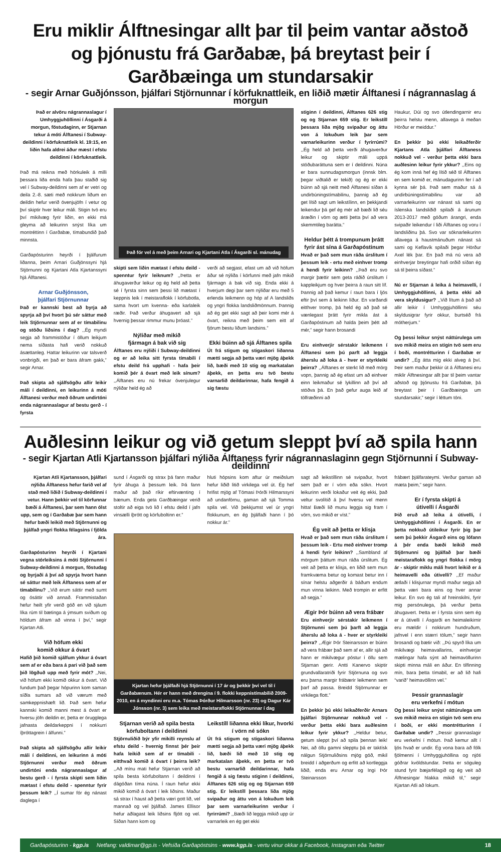Eru miklir Álftnesingar allt þar til þeim vantar aðstoð og þjónustu frá Garðabæ, þá breytast þeir í Garðbæinga um stundarsakir
- segir Arnar Guðjónsson, þjálfari Stjörnunnar í körfuknattleik, en liðið mætir Álftanesi í nágrannaslag á morgun
Það er alvöru nágrannaslagur í Umhyggjuhöllinni í Ásgarði á morgun, föstudaginn, er Stjarnan tekur á móti Álftanesi í Subway-deildinni í körfuknattleik kl. 19:15, en liðin hafa aldrei áður mæst í efstu deildinni í körfuknattleik.
Það má reikna með hörkuleik á milli þessara liða enda hafa þau staðið sig vel í Subway-deildinni sem af er vetri og deila 2.-8. sæti með nokkrum liðum en deildin hefur verið óvenjujöfn í vetur og því skiptir hver leikur máli. Stigin tvö eru því mikilvæg fyrir liðin, en ekki má gleyma að leikurinn snýst líka um montréttinn í Garðabæ, tímabundið það minnsta.
Garðapósturinn heyrði í þjálfurum liðanna, þeim Arnari Guðjónssyni hjá Stjörnunni og Kjartani Atla Kjartanssyni hjá Álftanesi.
Arnar Guðjónsson,
þjálfari Stjörnunnar
Það er kannski best að byrja að spyrja að því hvort þú sér sáttur með leik Stjörnunnar sem af er tímabilinu og stöðu liðsins í dag? ,,Ég myndi segja að frammistöður í öllum leikjum nema síðasta hafi verið nokkuð ásættanleg. Hattar leikurinn var talsverð vonbrigði, en það er bara áfram gakk,” segir Arnar.
Það skipta að sjálfsögðu allir leikir máli í deildinni, en leikurinn á móti Álftanesi verður með öðrum undirtóni enda nágrannaslagur af bestu gerð - í fyrsta
Það fór vel á með þeim Arnari og Kjartani Atla í Ásgarði sl. mánudag
skipti sem liðin mætast í efstu deild - spenntur fyrir leiknum? ,,Þetta er áhugaverður leikur og ég held að þetta sé í fyrsta sinn sem þessi lið mætast í keppnis leik í meistaraflokk í körfubotla, sama hvort um kvenna- eða karlaleik ræðir. Það verður áhugavert að sjá hvernig þessar rimmur munu þróast.”
Nýliðar með mikið
fjármagn á bak við sig
Álftanes eru nýliði í Subway-deildinni og er að leika sitt fyrsta tímabili í efstu deild frá upphafi - hafa þeir komið þér á óvart með leik sínum? ,,Álftanes eru nú frekar óvenjulegur nýliðar held ég að
verði að segjast, efast um að við höfum áður sé nýliða í körfunni með jafn mikið fjármagn á bak við sig. Enda ekki á hverjum degi þar sem nýliðar eru með 5 erlenda leikmenn og hóp af A landsliðs og yngri flokka landsliðmönnum. Þannig að ég get ekki sagt að þeir komi mér á óvart, reikna með þeim sem eitt af fjórum bestu liðum landsins.”
Ekki búinn að sjá Álftanes spila
Út frá stigum og stigaskori liðanna mætti segja að þetta væri mjög áþekk lið, bæði með 10 stig og markatalan áþekk, en þetta eru tvö bestu varnarlið deildarinnar, hafa fengið á sig fæstu
stiginn í deildinni, Álftanes 626 stig og og Stjarnan 659 stig. Er leikstíll þessara liða mjög svipaður og áttu von á lokuðum leik þar sem varnarleikurinn verður í fyrirrúmi? ,,Ég held að þetta verði áhugaverður leikur og skiptir máli uppá stöðubaráttuna sem er í deildinni. Núna er bara sunnudagsmorgun (innsk blm. þegar viðtalið er tekið) og ég er ekki búinn að sjá neitt með Álftanesi síðan á undirbúningstímabilinu, þannig að ég get lítið sagt um leikstílinn, en þekkjandi leikendur þá gef ég mér að bæði lið séu áræðin í vörn og ætti þetta því að vera skemmtileg barátta.”
Heldur þétt á trompunum þrátt fyrir ást sína á Garðapóstinum
Hvað er það sem mun ráða úrslitum í þessum leik - ertu með einhver tromp á hendi fyrir leikinn? ,,Það eru svo margir þættir sem geta ráðið úrslitum í kappleikjum og hver þeirra á raun sitt líf. Þannig að það kemur í raun bara í ljós eftir því sem á leikinn líður. En varðandi eitthver tromp, þá held ég að það sé vænlegast þrátt fyrir mikla ást á Garðapóstinum að halda þeim þétt að mér,” segir hann brosandi
Eru einhverjir sérstakir leikmenn í Álftanesi sem þú parft að leggja áherslu að loka á - hver er styrkleiki þeirra? ,,Álftanes er sterkt lið með mörg vopn, þannig að ég efast um að einhver einn leikmaður sé lykillinn að því að stöðva þá. En það gefur auga leið af tölfræðinni að
Haukur, Dúi og svo útlendingarnir eru þeirra helstu menn, allavega á meðan Hörður er meiddur.”
En þekkir þú ekki leikaðferðir Kjartans Atla þjálfari Álftaness nokkuð vel - verður þetta ekki bara auðlesinn leikur fyrir ykkur? ,,Eins og ég kom inná hef ég lítið séð til Álftanes en sem komið er, mánudagurinn fer í að kynna sér þá. Það sem maður sá á undirbúningstímabilinu var að varnarleikurinn var nánast sá sami og íslenska landsliðið spilaði á árunum 2013-2017 með góðum árangri, enda svipaðir leikendur í liði Álftanes og voru í landsliðinu þá. Svo var sóknarleikurinn allavega á haustmánuðum nánast sá sami og Keflavík spilaði þegar Hörður Axel lék þar. En það má nú vera að einhverjar breytingar hafi orðið síðan ég sá til þeirra síðast.”
Nú er Stjarnan á leika á heimavelli, í Umhyggjuhöllinni, á þetta ekki að vera skyldusigur? ,,Við lítum á það að allir leikir í Umhyggjuhöllinni séu skyldusigrar fyrir okkur, burtséð frá mótherjum.”
Og þessi leikur snýst náttúrulega um svo mikið meira en stigin tvö sem eru í boði, montrétturinn í Garðabæ er undir? ,,Ég átta mig ekki alveg á því. Þeir sem maður þekkir út á Álftanesi eru miklir Álftnesingar allt þar til þeim vantar aðstoð og þjónustu frá Garðabæ, þá breytast þeir í Garðbæinga um stundarsakir,” segir í léttum tóni.
Auðlesinn leikur og við getum sleppt því að spila hann
- segir Kjartan Atli Kjartansson þjálfari nýliða Álftaness fyrir nágrannaslaginn gegn Stjörnunni í Subway-deildinni
Kjartan Atli Kjartansson, þjálfari nýliða Álftaness hefur farið vel af stað með liðið í Subway-deildinni í vetur. Hann þekkir vel til körfunnar bæði á Álftanesi, þar sem hann ólst upp, sem og í Garðabæ þar sem hann hefur bæði leikið með Stjörnunni og þjálfað yngri flokka félagsins í fjölda ára.
Garðapósturinn heyrði í Kjartani vegna stórleiksins á móti Stjörnunni í Subway-deildinni á morgun, föstudag og byrjaði á því að spyrja hvort hann sé sáttur með leik Álftaness sem af er tímabilinu? ,,Við erum sáttir með sumt og ósáttir við annað. Frammistaðan hefur heilt yfir verið góð en við sjáum líka rúm til bætinga á ýmsum sviðum og höldum áfram að vinna í því,” segir Kjartan Atli.
Við höfum ekki
komið okkur á óvart
Hafið þið komið sjálfum ykkur á óvart sem af er eða bara á pari við það sem þið lögðuð upp með fyrir mót? ,,Nei, við höfum ekki komið okkur á óvart. Við fundum það þegar hópurinn kom saman síðla sumars að við værum með samkeppnishæft lið. Það sem hefur kannski komið manni mest á óvart er hversu jöfn deildin er, þetta er örugglega jafnasta deildarkeppni í nokkurri íþróttagrein í álfunni.”
Það skipta að sjálfsögðu allir leikir máli í deildinni, en leikurinn á móti Stjörnunni verður með öðrum undirtóni enda nágrannaslagur af bestu gerð - í fyrsta skipti sem liðin mætast í efstu deild - spenntur fyrir þessum leik? ,,Í sumar fór ég nánast daglega í
sund í Ásgarði og strax þá fann maður fyrir áhuga á þessum leik. Þá fann maður að það ríkir eftirvænting í bænum. Enda geta Garðbæingar verið stoltir að eiga tvö lið í efstu deild í jafn vinsælli íþrótt og körfuboltinn er.”
hluti hópsins kom aftur úr meiðslum hefur liðið litið virkilega vel út. Ég hef hrifist mjög af Tómasi Þórði Hilmarssyni að undanförnu, gaman að sjá Tomma spila vel. Við þekkjumst vel úr yngri flokkunum, en ég þjálfaði hann í þó nokkur ár.”
Kjartan hefur þjálfaði hjá Stjörnunni í 17 ár og þekkir því vel til í Garðabænum. Hér er hann með drengina í 9. flokki keppnistímabilið 2009-2010, en á myndinni eru m.a. Tómas Þórður Hilmarsson (nr. 23) og Dagur Kár Jónsson (nr. 3) sem leika með meistaraflokki Stjörnunnar í dag
Stjarnan verið að spila besta körfuboltann í deildinni
Stjörnuliðið býr yfir mikilli reynslu af efstu deild - hvernig finnst þér þeir hafa leikið sem af er tímabili - eitthvað komið á óvart í þeirra leik? ,,Að mínu mati hefur Stjarnan verið að spila besta körfuboltann í deildinni í dágóðan tíma núna. Í raun hefur ekki mikið komið á óvart í leik liðsins. Maður sá strax í haust að þetta væri gott lið, vel mannað og vel þjálfað. James Ellisor hefur aðlagast leik liðsins fljótt og vel. Síðan hann kom og
Leikstíll liðanna ekki líkur, hvorki í vörn né sókn
Út frá stigum og stigaskori liðanna mætti segja að þetta væri mjög áþekk lið, bæði lið með 10 stig og markatalan áþekk, en þetta er tvö bestu varnarlið deildarinnar, hafa fengið á sig fæstu stiginn í deildinni, Álftanes 626 stig og og Stjarnan 659 stig. Er leikstíll þessara liða mjög svipaður og áttu von á lokuðum leik þar sem varnarleikurinn verður í fyrirrúmi? ,,Bæði lið leggja mikið upp úr varnarleik en ég get ekki
sagt að leikstíllinn sé svipaður, hvort sem það er í vörn eða sókn. Hvort leikurinn verði lokaður veit ég ekki, það veltur svolítið á því hversu vel menn hitta! Bæði lið munu leggja sig fram í vörn, svo mikið er víst.”
Ég veit að þetta er klisja
Hvað er það sem mun ráða úrslitum í þessum leik - Ertu með einhver tromp á hendi fyrir leikinn? ,,Sambland af mörgum þáttum mun ráða úrslitum. Ég veit að þetta er klisja, en liðið sem mun framkvæma betur og komast betur inn í sínar helstu aðgerðir á báðum endum mun vinna leikinn. Með trompin er erfitt að segja.”
Ægir Þór búinn að vera frábær
Eru einhverjir sérstakir leikmenn í Stjörnunni sem þú þarft að leggja áherslu að loka á - hver er styrkleiki þeirra? ,,Ægir Þór Steinarsson er búinn að vera frábær það sem af er, allir sjá að hann er mikilvægur póstur í öllu sem Stjarnan gerir. Antti Kanervo skiptir grundvallaratriði fyrir Stjörnuna og svo eru þarna margir frábærir leikmenn sem þarf að passa. Breidd Stjörnunnar er virkilega flott.”
En þekkir þú ekki leikaðferðir Arnars þjálfari Stjörnunnar nokkuð vel - verður þetta ekki bara auðlesinn leikur fyrir ykkur? ,,Heldur betur, getum sleppt því að spila þennan leik! Nei, að öllu gamni slepptu þá er taktísk nálgun Stjörnuliðsins mjög góð, mikil breidd í aðgerðum og erfitt að kortleggja liðið, enda eru Arnar og Ingi Þór Steinarsson
frábært þjálfarateymi. Verður gaman að mæta þeim,” segir hann.
Er í fyrsta skipti á
útivelli í Ásgarði
Þið eruð að leika á útivelli, í Umhyggjuhöllinni í Ásgarði. En er þetta nokkuð útileikur fyrir þig þar sem þú þekkir Ásgarð eins og lófann á þér enda bæði leikið með Stjörnunni og þjálfað þar bæði meistaraflokk og yngri flokka í mörg ár - skiptir miklu máli hvort leikið er á heimavelli eða útivelli? ,,Ef maður ætlaði í klisjurnar myndi maður segja að þetta væri bara eins og hver annar leikur. En svo ég tali af hreinskilni, fyrir mig persónulega, þá verður þetta áhugavert. Þetta er í fyrsta sinn sem ég er á útivelli í Ásgarði en heimaleikirnir eru mældir í nokkrum hundruðum, jafnvel í enn stærri tölum,” segir hann brosandi og bætir við: ,,Þú spyrð líka um mikilvægi heimavallarins, einhverjar mælingar hafa sýnt að heimavöllurinn skipti minna máli en áður. En tilfinning mín, bara þetta tímabil, er að lið hafi “varið” heimavöllinn vel.”
Þessir grannaslagir
eru verkefni í mótun
Og þessi leikur snýst náttúrulega um svo mikið meira en stigin tvö sem eru í boði, er ekki montrétturinn í Garðabæ undir? ,,Þessir grannaslagir eru verkefni í mótun. Það kemur allt í ljós hvað er undir. Ég vona bara að fólk fjölmenni í Umhyggjuhöllina og njóti góðrar kvöldstundar. Þetta er söguleg stund fyrir bæjarfélagið og ég veit að Álftnesingar hlakka mikið til,” segir Kjartan Atli að lokum.
Garðapósturinn - kgp.is Netfang: valdimar@gp.is - Vefsíða Garðapóstsins - www.kgp.is - vertu vinur okkar á Facebook, Instagram eða Twitter 18